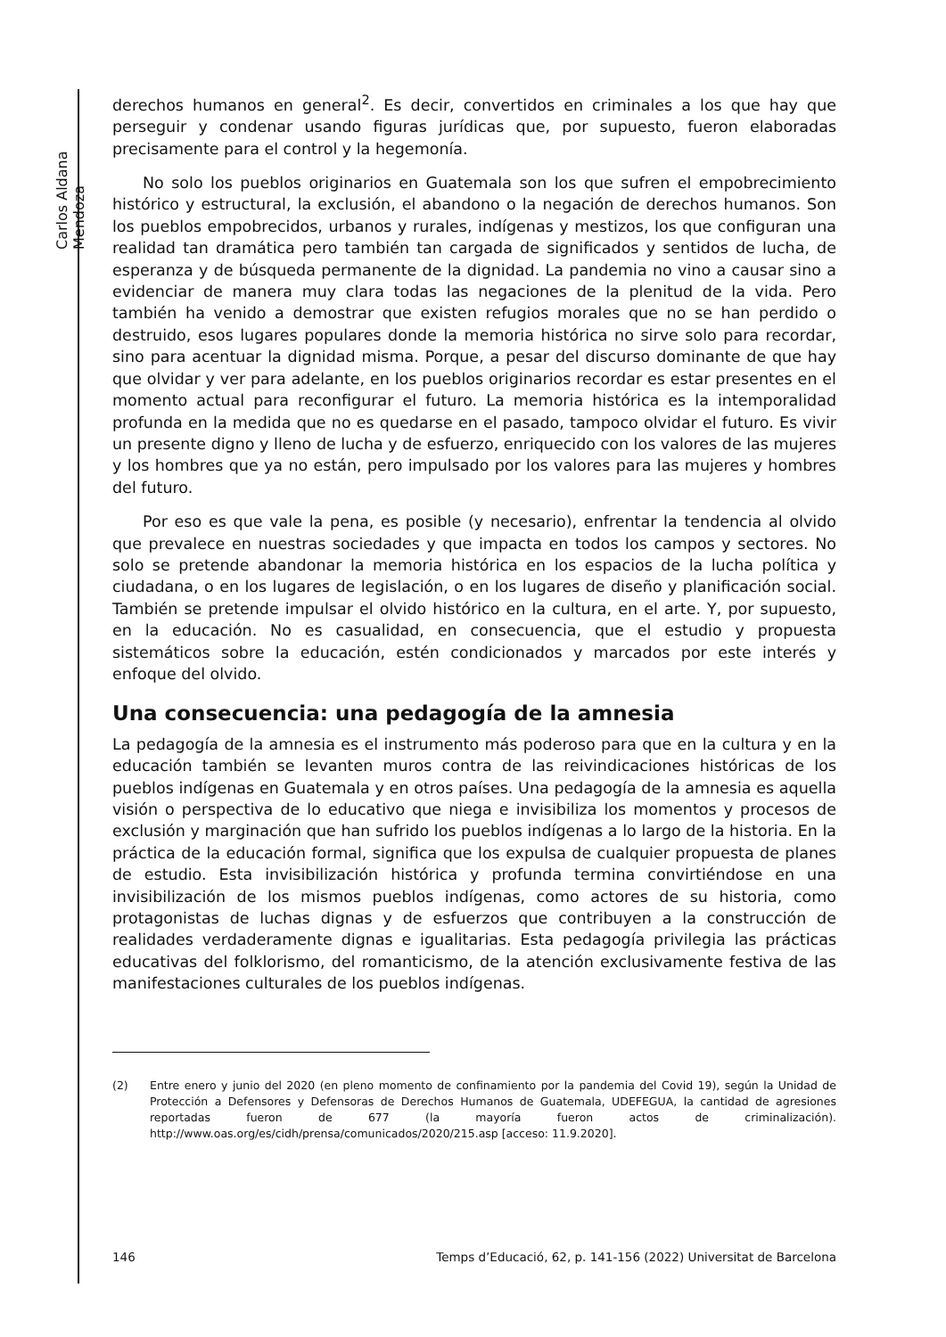Carlos Aldana Mendoza
derechos humanos en general<sup>2</sup>. Es decir, convertidos en criminales a los que hay que perseguir y condenar usando figuras jurídicas que, por supuesto, fueron elaboradas precisamente para el control y la hegemonía.
No solo los pueblos originarios en Guatemala son los que sufren el empobrecimiento histórico y estructural, la exclusión, el abandono o la negación de derechos humanos. Son los pueblos empobrecidos, urbanos y rurales, indígenas y mestizos, los que configuran una realidad tan dramática pero también tan cargada de significados y sentidos de lucha, de esperanza y de búsqueda permanente de la dignidad. La pandemia no vino a causar sino a evidenciar de manera muy clara todas las negaciones de la plenitud de la vida. Pero también ha venido a demostrar que existen refugios morales que no se han perdido o destruido, esos lugares populares donde la memoria histórica no sirve solo para recordar, sino para acentuar la dignidad misma. Porque, a pesar del discurso dominante de que hay que olvidar y ver para adelante, en los pueblos originarios recordar es estar presentes en el momento actual para reconfigurar el futuro. La memoria histórica es la intemporalidad profunda en la medida que no es quedarse en el pasado, tampoco olvidar el futuro. Es vivir un presente digno y lleno de lucha y de esfuerzo, enriquecido con los valores de las mujeres y los hombres que ya no están, pero impulsado por los valores para las mujeres y hombres del futuro.
Por eso es que vale la pena, es posible (y necesario), enfrentar la tendencia al olvido que prevalece en nuestras sociedades y que impacta en todos los campos y sectores. No solo se pretende abandonar la memoria histórica en los espacios de la lucha política y ciudadana, o en los lugares de legislación, o en los lugares de diseño y planificación social. También se pretende impulsar el olvido histórico en la cultura, en el arte. Y, por supuesto, en la educación. No es casualidad, en consecuencia, que el estudio y propuesta sistemáticos sobre la educación, estén condicionados y marcados por este interés y enfoque del olvido.
Una consecuencia: una pedagogía de la amnesia
La pedagogía de la amnesia es el instrumento más poderoso para que en la cultura y en la educación también se levanten muros contra de las reivindicaciones históricas de los pueblos indígenas en Guatemala y en otros países. Una pedagogía de la amnesia es aquella visión o perspectiva de lo educativo que niega e invisibiliza los momentos y procesos de exclusión y marginación que han sufrido los pueblos indígenas a lo largo de la historia. En la práctica de la educación formal, significa que los expulsa de cualquier propuesta de planes de estudio. Esta invisibilización histórica y profunda termina convirtiéndose en una invisibilización de los mismos pueblos indígenas, como actores de su historia, como protagonistas de luchas dignas y de esfuerzos que contribuyen a la construcción de realidades verdaderamente dignas e igualitarias. Esta pedagogía privilegia las prácticas educativas del folklorismo, del romanticismo, de la atención exclusivamente festiva de las manifestaciones culturales de los pueblos indígenas.
(2) Entre enero y junio del 2020 (en pleno momento de confinamiento por la pandemia del Covid 19), según la Unidad de Protección a Defensores y Defensoras de Derechos Humanos de Guatemala, UDEFEGUA, la cantidad de agresiones reportadas fueron de 677 (la mayoría fueron actos de criminalización). http://www.oas.org/es/cidh/prensa/comunicados/2020/215.asp [acceso: 11.9.2020].
146 Temps d’Educació, 62, p. 141-156 (2022) Universitat de Barcelona